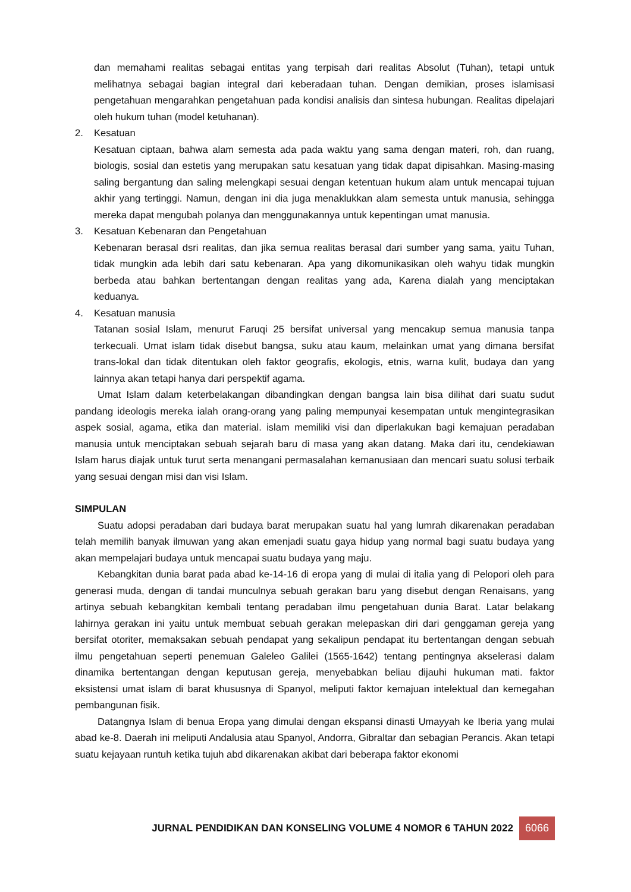dan memahami realitas sebagai entitas yang terpisah dari realitas Absolut (Tuhan), tetapi untuk melihatnya sebagai bagian integral dari keberadaan tuhan. Dengan demikian, proses islamisasi pengetahuan mengarahkan pengetahuan pada kondisi analisis dan sintesa hubungan. Realitas dipelajari oleh hukum tuhan (model ketuhanan).
2. Kesatuan
Kesatuan ciptaan, bahwa alam semesta ada pada waktu yang sama dengan materi, roh, dan ruang, biologis, sosial dan estetis yang merupakan satu kesatuan yang tidak dapat dipisahkan. Masing-masing saling bergantung dan saling melengkapi sesuai dengan ketentuan hukum alam untuk mencapai tujuan akhir yang tertinggi. Namun, dengan ini dia juga menaklukkan alam semesta untuk manusia, sehingga mereka dapat mengubah polanya dan menggunakannya untuk kepentingan umat manusia.
3. Kesatuan Kebenaran dan Pengetahuan
Kebenaran berasal dsri realitas, dan jika semua realitas berasal dari sumber yang sama, yaitu Tuhan, tidak mungkin ada lebih dari satu kebenaran. Apa yang dikomunikasikan oleh wahyu tidak mungkin berbeda atau bahkan bertentangan dengan realitas yang ada, Karena dialah yang menciptakan keduanya.
4. Kesatuan manusia
Tatanan sosial Islam, menurut Faruqi 25 bersifat universal yang mencakup semua manusia tanpa terkecuali. Umat islam tidak disebut bangsa, suku atau kaum, melainkan umat yang dimana bersifat trans-lokal dan tidak ditentukan oleh faktor geografis, ekologis, etnis, warna kulit, budaya dan yang lainnya akan tetapi hanya dari perspektif agama.
Umat Islam dalam keterbelakangan dibandingkan dengan bangsa lain bisa dilihat dari suatu sudut pandang ideologis mereka ialah orang-orang yang paling mempunyai kesempatan untuk mengintegrasikan aspek sosial, agama, etika dan material. islam memiliki visi dan diperlakukan bagi kemajuan peradaban manusia untuk menciptakan sebuah sejarah baru di masa yang akan datang. Maka dari itu, cendekiawan Islam harus diajak untuk turut serta menangani permasalahan kemanusiaan dan mencari suatu solusi terbaik yang sesuai dengan misi dan visi Islam.
SIMPULAN
Suatu adopsi peradaban dari budaya barat merupakan suatu hal yang lumrah dikarenakan peradaban telah memilih banyak ilmuwan yang akan emenjadi suatu gaya hidup yang normal bagi suatu budaya yang akan mempelajari budaya untuk mencapai suatu budaya yang maju.
Kebangkitan dunia barat pada abad ke-14-16 di eropa yang di mulai di italia yang di Pelopori oleh para generasi muda, dengan di tandai munculnya sebuah gerakan baru yang disebut dengan Renaisans, yang artinya sebuah kebangkitan kembali tentang peradaban ilmu pengetahuan dunia Barat. Latar belakang lahirnya gerakan ini yaitu untuk membuat sebuah gerakan melepaskan diri dari genggaman gereja yang bersifat otoriter, memaksakan sebuah pendapat yang sekalipun pendapat itu bertentangan dengan sebuah ilmu pengetahuan seperti penemuan Galeleo Galilei (1565-1642) tentang pentingnya akselerasi dalam dinamika bertentangan dengan keputusan gereja, menyebabkan beliau dijauhi hukuman mati. faktor eksistensi umat islam di barat khususnya di Spanyol, meliputi faktor kemajuan intelektual dan kemegahan pembangunan fisik.
Datangnya Islam di benua Eropa yang dimulai dengan ekspansi dinasti Umayyah ke Iberia yang mulai abad ke-8. Daerah ini meliputi Andalusia atau Spanyol, Andorra, Gibraltar dan sebagian Perancis. Akan tetapi suatu kejayaan runtuh ketika tujuh abd dikarenakan akibat dari beberapa faktor ekonomi
JURNAL PENDIDIKAN DAN KONSELING VOLUME 4 NOMOR 6 TAHUN 2022 6066